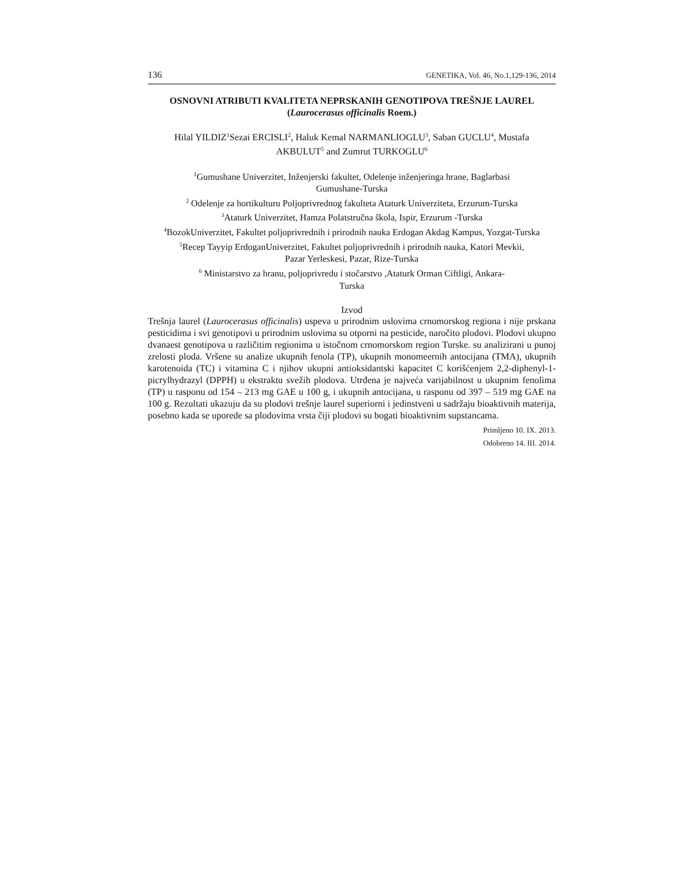136 GENETIKA, Vol. 46, No.1,129-136, 2014
OSNOVNI ATRIBUTI KVALITETA NEPRSKANIH GENOTIPOVA TREŠNJE LAUREL (Laurocerasus officinalis Roem.)
Hilal YILDIZ<sup>1</sup>Sezai ERCISLI<sup>2</sup>, Haluk Kemal NARMANLIOGLU<sup>3</sup>, Saban GUCLU<sup>4</sup>, Mustafa
AKBULUT<sup>5</sup> and Zumrut TURKOGLU<sup>6</sup>
<sup>1</sup> Gumushane Univerzitet, Inženjerski fakultet, Odelenje inženjeringa hrane, Baglarbasi
Gumushane-Turska
<sup>2</sup> Odelenje za hortikulturu Poljoprivrednog fakulteta Ataturk Univerziteta, Erzurum-Turska
<sup>3</sup> Ataturk Univerzitet, Hamza Polatstručna škola, Ispir, Erzurum -Turska
<sup>4</sup> BozokUniverzitet, Fakultet poljoprivrednih i prirodnih nauka Erdogan Akdag Kampus, Yozgat-Turska
<sup>5</sup> Recep Tayyip ErdoganUniverzitet, Fakultet poljoprivrednih i prirodnih nauka, Katori Mevkii,
Pazar Yerleskesi, Pazar, Rize-Turska
<sup>6</sup> Ministarstvo za hranu, poljoprivredu i stočarstvo ,Ataturk Orman Ciftligi, Ankara-
Turska
Izvod
Trešnja laurel (Laurocerasus officinalis) uspeva u prirodnim uslovima crnomorskog regiona i nije prskana pesticidima i svi genotipovi u prirodnim uslovima su otporni na pesticide, naročito plodovi. Plodovi ukupno dvanaest genotipova u različitim regionima u istočnom crnomorskom region Turske. su analizirani u punoj zrelosti ploda. Vršene su analize ukupnih fenola (TP), ukupnih monomeernih antocijana (TMA), ukupnih karotenoida (TC) i vitamina C i njihov ukupni antioksidantski kapacitet C korišćenjem 2,2-diphenyl-1-picrylhydrazyl (DPPH) u ekstraktu svežih plodova. Utrđena je najveća varijabilnost u ukupnim fenolima (TP) u rasponu od 154 – 213 mg GAE u 100 g, i ukupnih antocijana, u rasponu od 397 – 519 mg GAE na 100 g. Rezultati ukazuju da su plodovi trešnje laurel superiorni i jedinstveni u sadržaju bioaktivnih materija, posebno kada se uporede sa plodovima vrsta čiji plodovi su bogati bioaktivnim supstancama.
Primljeno 10. IX. 2013.
Odobreno 14. III. 2014.